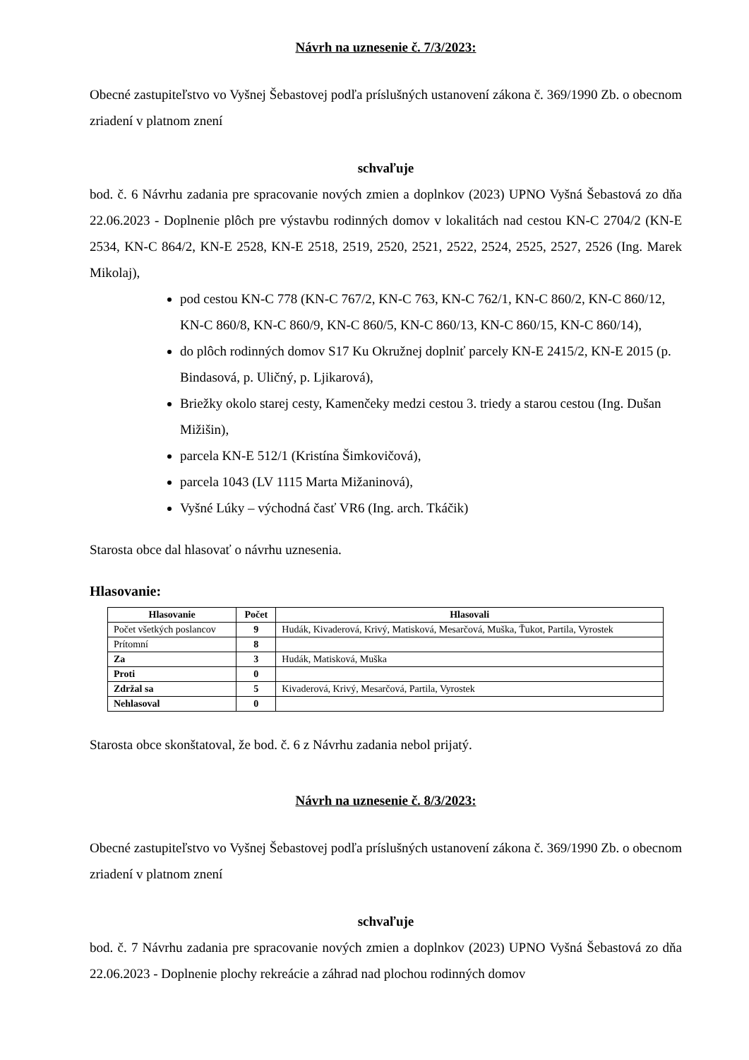Návrh na uznesenie č. 7/3/2023:
Obecné zastupiteľstvo vo Vyšnej Šebastovej podľa príslušných ustanovení zákona č. 369/1990 Zb. o obecnom zriadení v platnom znení
schvaľuje
bod. č. 6 Návrhu zadania pre spracovanie nových zmien a doplnkov (2023) UPNO Vyšná Šebastová zo dňa 22.06.2023 - Doplnenie plôch pre výstavbu rodinných domov v lokalitách nad cestou KN-C 2704/2 (KN-E 2534, KN-C 864/2, KN-E 2528, KN-E 2518, 2519, 2520, 2521, 2522, 2524, 2525, 2527, 2526 (Ing. Marek Mikolaj),
pod cestou KN-C 778 (KN-C 767/2, KN-C 763, KN-C 762/1, KN-C 860/2, KN-C 860/12, KN-C 860/8, KN-C 860/9, KN-C 860/5, KN-C 860/13, KN-C 860/15, KN-C 860/14),
do plôch rodinných domov S17 Ku Okružnej doplniť parcely KN-E 2415/2, KN-E 2015 (p. Bindasová, p. Uličný, p. Ljikarová),
Briežky okolo starej cesty, Kamenčeky medzi cestou 3. triedy a starou cestou (Ing. Dušan Mižišin),
parcela KN-E 512/1 (Kristína Šimkovičová),
parcela 1043 (LV 1115 Marta Mižaninová),
Vyšné Lúky – východná časť VR6 (Ing. arch. Tkáčik)
Starosta obce dal hlasovať o návrhu uznesenia.
Hlasovanie:
| Hlasovanie | Počet | Hlasovali |
| --- | --- | --- |
| Počet všetkých poslancov | 9 | Hudák, Kivaderová, Krivý, Matisková, Mesarčová, Muška, Ťukot, Partila, Vyrostek |
| Prítomní | 8 | |
| Za | 3 | Hudák, Matisková, Muška |
| Proti | 0 | |
| Zdržal sa | 5 | Kivaderová, Krivý, Mesarčová, Partila, Vyrostek |
| Nehlasoval | 0 | |
Starosta obce skonštatoval, že bod. č. 6 z Návrhu zadania nebol prijatý.
Návrh na uznesenie č. 8/3/2023:
Obecné zastupiteľstvo vo Vyšnej Šebastovej podľa príslušných ustanovení zákona č. 369/1990 Zb. o obecnom zriadení v platnom znení
schvaľuje
bod. č. 7 Návrhu zadania pre spracovanie nových zmien a doplnkov (2023) UPNO Vyšná Šebastová zo dňa 22.06.2023 - Doplnenie plochy rekreácie a záhrad nad plochou rodinných domov